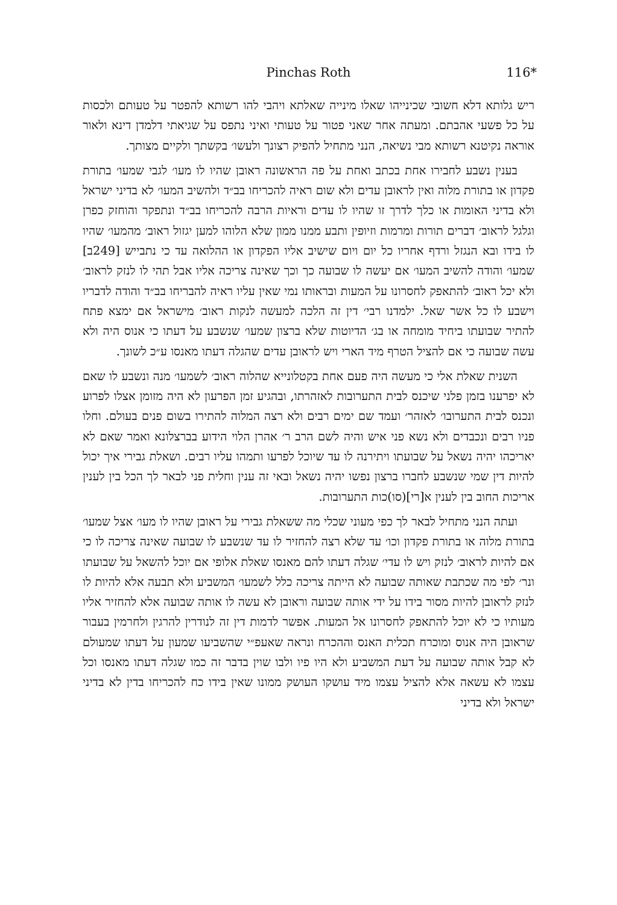Pinchas Roth
116*
ריש גלותא דלא חשובי שכינייהו שאלו מינייה שאלתא ויהבי להו רשותא להפטר על טעותם ולכסות על כל פשעי אהבתם. ומעתה אחר שאני פטור על טעותי ואיני נתפס על שגיאתי דלמדן דינא ולאור אוראה נקיטנא רשותא מבי נשיאה, הנני מתחיל להפיק רצונך ולעשו׳ בקשתך ולקיים מצותך.
בענין נשבע לחבירו אחת בכתב ואחת על פה הראשונה ראובן שהיו לו מעו׳ לגבי שמעו׳ בתורת פקדון או בתורת מלוה ואין לראובן עדים ולא שום ראיה להכריחו בב״ד ולהשיב המעו׳ לא בדיני ישראל ולא בדיני האומות או כלך לדרך זו שהיו לו עדים וראיות הרבה להכריחו בב״ד ונתפקר והוחזק כפרן וגלגל לראוב׳ דברים תורות ומרמות וזיופין ותבע ממנו ממון שלא הלוהו למען יגזול ראוב׳ מהמעו׳ שהיו לו בידו ובא הנגזל ורדף אחריו כל יום ויום שישיב אליו הפקדון או ההלואה עד כי נתבייש [249ב] שמעו׳ והודה להשיב המעו׳ אם יעשה לו שבועה כך וכך שאינה צריכה אליו אבל תהי לו לנזק לראוב׳ ולא יכל ראוב׳ להתאפק לחסרונו על המעות ובראותו נמי שאין עליו ראיה להבריחו בב״ד והודה לדבריו וישבע לו כל אשר שאל. ילמדנו רבי׳ דין זה הלכה למעשה לנקות ראוב׳ מישראל אם ימצא פתח להתיר שבועתו ביחיד מומחה או בג׳ הדיוטות שלא ברצון שמעו׳ שנשבע על דעתו כי אנוס היה ולא עשה שבועה כי אם להציל הטרף מיד הארי ויש לראובן עדים שהגלה דעתו מאנסו ע״כ לשונך.
השנית שאלת אלי כי מעשה היה פעם אחת בקטלונייא שהלוה ראוב׳ לשמעו׳ מנה ונשבע לו שאם לא יפרענו בזמן פלני שיכנס לבית התערובות לאזהרתו, ובהגיע זמן הפרעון לא היה מזומן אצלו לפרוע ונכנס לבית התערובו׳ לאזהר׳ ועמד שם ימים רבים ולא רצה המלוה להתירו בשום פנים בעולם. וחלו פניו רבים ונכבדים ולא נשא פני איש והיה לשם הרב ר׳ אהרן הלוי הידוע בברצלונא ואמר שאם לא יאריכהו יהיה נשאל על שבועתו ויתירנה לו עד שיוכל לפרעו ותמהו עליו רבים. ושאלת גבירי איך יכול להיות דין שמי שנשבע לחברו ברצון נפשו יהיה נשאל ובאי זה ענין וחלית פני לבאר לך הכל בין לענין אריכות החוב בין לענין א[רי](סו)כות התערובות.
ועתה הנני מתחיל לבאר לך כפי מעוני שכלי מה ששאלת גבירי על ראובן שהיו לו מעו׳ אצל שמעו׳ בתורת מלוה או בתורת פקדון וכו׳ עד שלא רצה להחזיר לו עד שנשבע לו שבועה שאינה צריכה לו כי אם להיות לראוב׳ לנזק ויש לו עדי׳ שגלה דעתו להם מאנסו שאלת אלופי אם יוכל להשאל על שבועתו ונר׳ לפי מה שכתבת שאותה שבועה לא הייתה צריכה כלל לשמעו׳ המשביע ולא תבעה אלא להיות לו לנזק לראובן להיות מסור בידו על ידי אותה שבועה וראובן לא עשה לו אותה שבועה אלא להחזיר אליו מעותיו כי לא יוכל להתאפק לחסרונו אל המעות. אפשר לדמות דין זה לנודרין להרגין ולחרמין בעבור שראובן היה אנוס ומוכרח תכלית האנס וההכרח ונראה שאעפ״י שהשביעו שמעון על דעתו שמעולם לא קבל אותה שבועה על דעת המשביע ולא היו פיו ולבו שוין בדבר זה כמו שגלה דעתו מאנסו וכל עצמו לא עשאה אלא להציל עצמו מיד עושקו העושק ממונו שאין בידו כח להכריחו בדין לא בדיני ישראל ולא בדיני